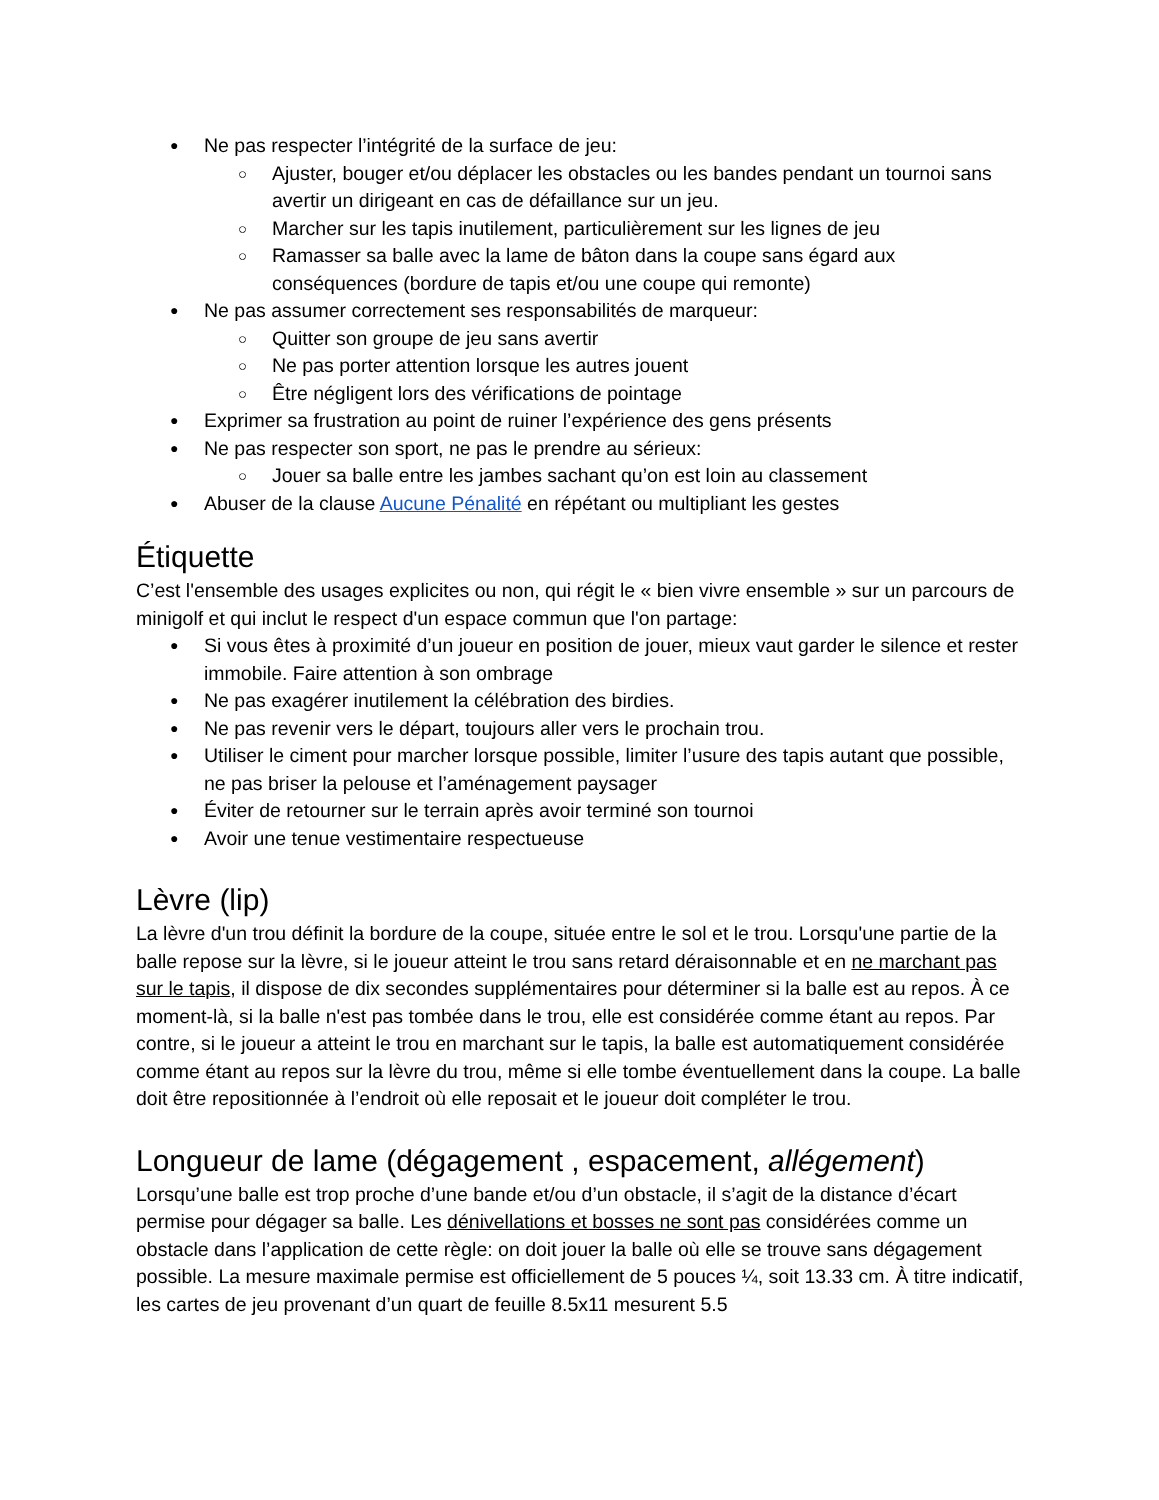Ne pas respecter l’intégrité de la surface de jeu:
Ajuster, bouger et/ou déplacer les obstacles ou les bandes pendant un tournoi sans avertir un dirigeant en cas de défaillance sur un jeu.
Marcher sur les tapis inutilement, particulièrement sur les lignes de jeu
Ramasser sa balle avec la lame de bâton dans la coupe sans égard aux conséquences (bordure de tapis et/ou une coupe qui remonte)
Ne pas assumer correctement ses responsabilités de marqueur:
Quitter son groupe de jeu sans avertir
Ne pas porter attention lorsque les autres jouent
Être négligent lors des vérifications de pointage
Exprimer sa frustration au point de ruiner l’expérience des gens présents
Ne pas respecter son sport, ne pas le prendre au sérieux:
Jouer sa balle entre les jambes sachant qu’on est loin au classement
Abuser de la clause Aucune Pénalité en répétant ou multipliant les gestes
Étiquette
C’est l'ensemble des usages explicites ou non, qui régit le « bien vivre ensemble » sur un parcours de minigolf et qui inclut le respect d'un espace commun que l'on partage:
Si vous êtes à proximité d’un joueur en position de jouer, mieux vaut garder le silence et rester immobile. Faire attention à son ombrage
Ne pas exagérer inutilement la célébration des birdies.
Ne pas revenir vers le départ, toujours aller vers le prochain trou.
Utiliser le ciment pour marcher lorsque possible, limiter l’usure des tapis autant que possible, ne pas briser la pelouse et l’aménagement paysager
Éviter de retourner sur le terrain après avoir terminé son tournoi
Avoir une tenue vestimentaire respectueuse
Lèvre (lip)
La lèvre d'un trou définit la bordure de la coupe, située entre le sol et le trou. Lorsqu'une partie de la balle repose sur la lèvre, si le joueur atteint le trou sans retard déraisonnable et en ne marchant pas sur le tapis, il dispose de dix secondes supplémentaires pour déterminer si la balle est au repos. À ce moment-là, si la balle n'est pas tombée dans le trou, elle est considérée comme étant au repos. Par contre, si le joueur a atteint le trou en marchant sur le tapis, la balle est automatiquement considérée comme étant au repos sur la lèvre du trou, même si elle tombe éventuellement dans la coupe. La balle doit être repositionnée à l’endroit où elle reposait et le joueur doit compléter le trou.
Longueur de lame (dégagement , espacement, allégement)
Lorsqu’une balle est trop proche d’une bande et/ou d’un obstacle, il s’agit de la distance d’écart permise pour dégager sa balle. Les dénivellations et bosses ne sont pas considérées comme un obstacle dans l’application de cette règle: on doit jouer la balle où elle se trouve sans dégagement possible. La mesure maximale permise est officiellement de 5 pouces ¼, soit 13.33 cm. À titre indicatif, les cartes de jeu provenant d’un quart de feuille 8.5x11 mesurent 5.5